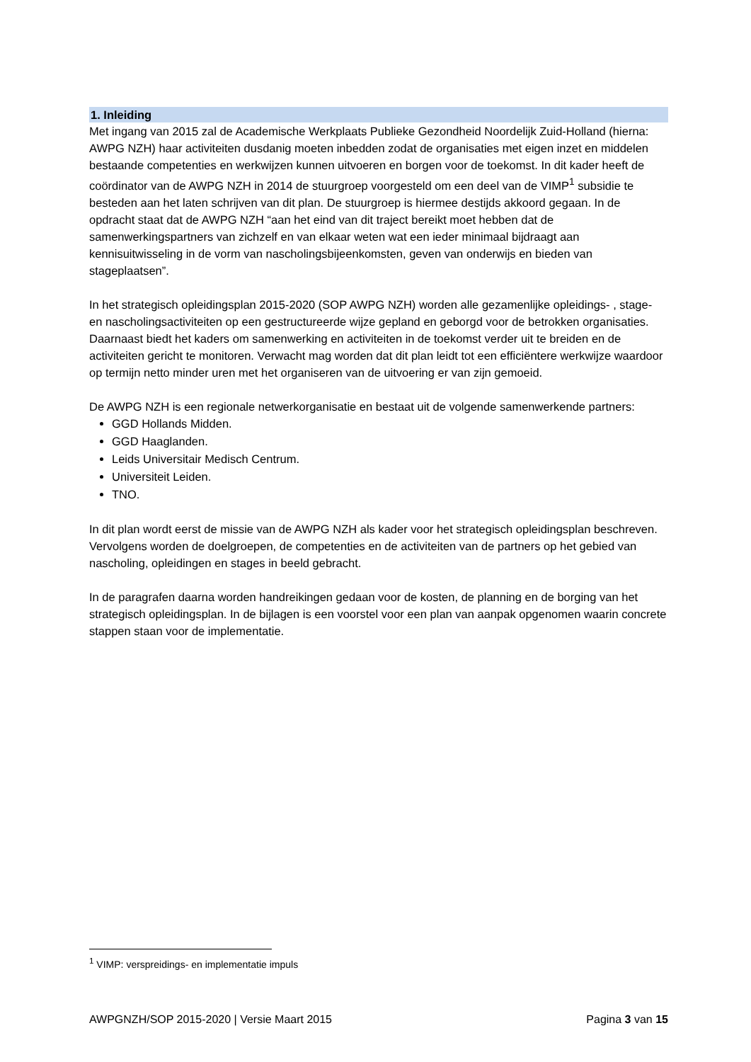1. Inleiding
Met ingang van 2015 zal de Academische Werkplaats Publieke Gezondheid Noordelijk Zuid-Holland (hierna: AWPG NZH) haar activiteiten dusdanig moeten inbedden zodat de organisaties met eigen inzet en middelen bestaande competenties en werkwijzen kunnen uitvoeren en borgen voor de toekomst. In dit kader heeft de coördinator van de AWPG NZH in 2014 de stuurgroep voorgesteld om een deel van de VIMP<sup>1</sup> subsidie te besteden aan het laten schrijven van dit plan. De stuurgroep is hiermee destijds akkoord gegaan. In de opdracht staat dat de AWPG NZH “aan het eind van dit traject bereikt moet hebben dat de samenwerkingspartners van zichzelf en van elkaar weten wat een ieder minimaal bijdraagt aan kennisuitwisseling in de vorm van nascholingsbijeenkomsten, geven van onderwijs en bieden van stageplaatsen”.
In het strategisch opleidingsplan 2015-2020 (SOP AWPG NZH) worden alle gezamenlijke opleidings- , stage- en nascholingsactiviteiten op een gestructureerde wijze gepland en geborgd voor de betrokken organisaties. Daarnaast biedt het kaders om samenwerking en activiteiten in de toekomst verder uit te breiden en de activiteiten gericht te monitoren. Verwacht mag worden dat dit plan leidt tot een efficiëntere werkwijze waardoor op termijn netto minder uren met het organiseren van de uitvoering er van zijn gemoeid.
De AWPG NZH is een regionale netwerkorganisatie en bestaat uit de volgende samenwerkende partners:
GGD Hollands Midden.
GGD Haaglanden.
Leids Universitair Medisch Centrum.
Universiteit Leiden.
TNO.
In dit plan wordt eerst de missie van de AWPG NZH als kader voor het strategisch opleidingsplan beschreven. Vervolgens worden de doelgroepen, de competenties en de activiteiten van de partners op het gebied van nascholing, opleidingen en stages in beeld gebracht.
In de paragrafen daarna worden handreikingen gedaan voor de kosten, de planning en de borging van het strategisch opleidingsplan. In de bijlagen is een voorstel voor een plan van aanpak opgenomen waarin concrete stappen staan voor de implementatie.
<sup>1</sup> VIMP: verspreidings- en implementatie impuls
AWPGNZH/SOP 2015-2020 | Versie Maart 2015 Pagina 3 van 15